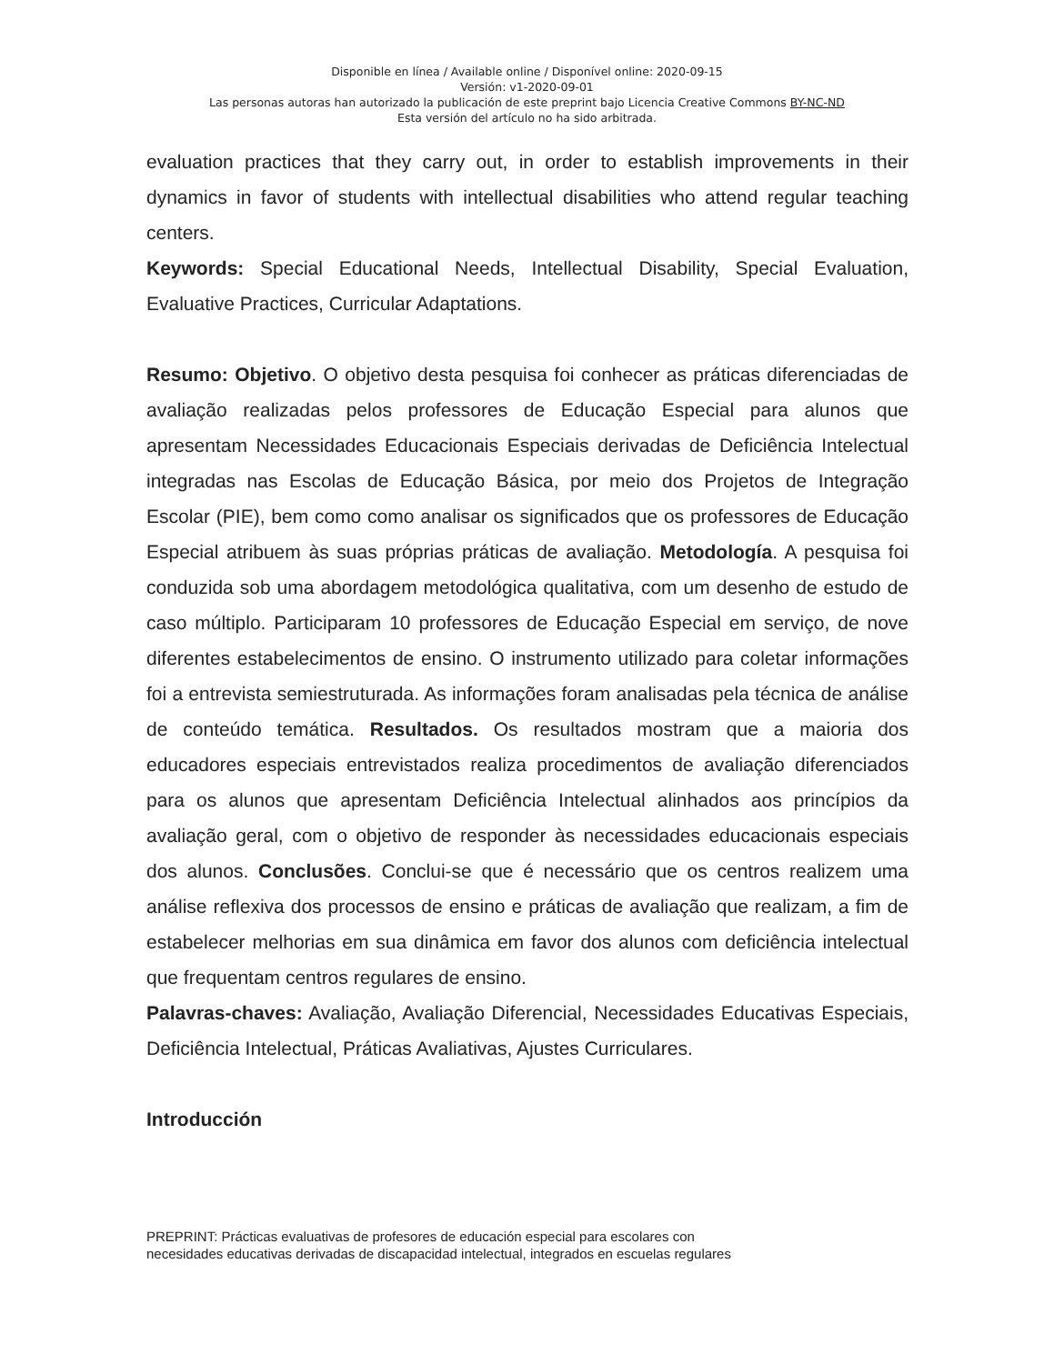Disponible en línea / Available online / Disponível online: 2020-09-15
Versión: v1-2020-09-01
Las personas autoras han autorizado la publicación de este preprint bajo Licencia Creative Commons BY-NC-ND
Esta versión del artículo no ha sido arbitrada.
evaluation practices that they carry out, in order to establish improvements in their dynamics in favor of students with intellectual disabilities who attend regular teaching centers.
Keywords: Special Educational Needs, Intellectual Disability, Special Evaluation, Evaluative Practices, Curricular Adaptations.
Resumo: Objetivo. O objetivo desta pesquisa foi conhecer as práticas diferenciadas de avaliação realizadas pelos professores de Educação Especial para alunos que apresentam Necessidades Educacionais Especiais derivadas de Deficiência Intelectual integradas nas Escolas de Educação Básica, por meio dos Projetos de Integração Escolar (PIE), bem como como analisar os significados que os professores de Educação Especial atribuem às suas próprias práticas de avaliação. Metodología. A pesquisa foi conduzida sob uma abordagem metodológica qualitativa, com um desenho de estudo de caso múltiplo. Participaram 10 professores de Educação Especial em serviço, de nove diferentes estabelecimentos de ensino. O instrumento utilizado para coletar informações foi a entrevista semiestruturada. As informações foram analisadas pela técnica de análise de conteúdo temática. Resultados. Os resultados mostram que a maioria dos educadores especiais entrevistados realiza procedimentos de avaliação diferenciados para os alunos que apresentam Deficiência Intelectual alinhados aos princípios da avaliação geral, com o objetivo de responder às necessidades educacionais especiais dos alunos. Conclusões. Conclui-se que é necessário que os centros realizem uma análise reflexiva dos processos de ensino e práticas de avaliação que realizam, a fim de estabelecer melhorias em sua dinâmica em favor dos alunos com deficiência intelectual que frequentam centros regulares de ensino.
Palavras-chaves: Avaliação, Avaliação Diferencial, Necessidades Educativas Especiais, Deficiência Intelectual, Práticas Avaliativas, Ajustes Curriculares.
Introducción
PREPRINT: Prácticas evaluativas de profesores de educación especial para escolares con
necesidades educativas derivadas de discapacidad intelectual, integrados en escuelas regulares